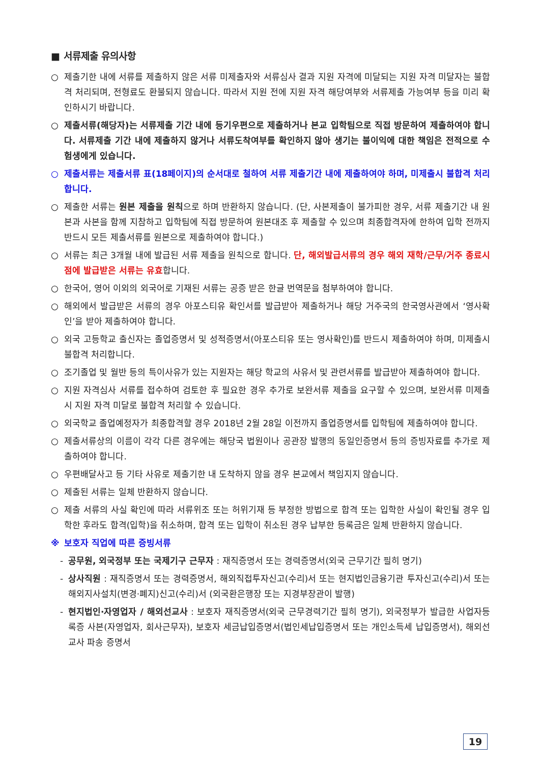■ 서류제출 유의사항
○ 제출기한 내에 서류를 제출하지 않은 서류 미제출자와 서류심사 결과 지원 자격에 미달되는 지원 자격 미달자는 불합격 처리되며, 전형료도 환불되지 않습니다. 따라서 지원 전에 지원 자격 해당여부와 서류제출 가능여부 등을 미리 확인하시기 바랍니다.
○ 제출서류(해당자)는 서류제출 기간 내에 등기우편으로 제출하거나 본교 입학팀으로 직접 방문하여 제출하여야 합니다. 서류제출 기간 내에 제출하지 않거나 서류도착여부를 확인하지 않아 생기는 불이익에 대한 책임은 전적으로 수험생에게 있습니다.
○ 제출서류는 제출서류 표(18페이지)의 순서대로 철하여 서류 제출기간 내에 제출하여야 하며, 미제출시 불합격 처리합니다.
○ 제출한 서류는 원본 제출을 원칙으로 하며 반환하지 않습니다. (단, 사본제출이 불가피한 경우, 서류 제출기간 내 원본과 사본을 함께 지참하고 입학팀에 직접 방문하여 원본대조 후 제출할 수 있으며 최종합격자에 한하여 입학 전까지 반드시 모든 제출서류를 원본으로 제출하여야 합니다.)
○ 서류는 최근 3개월 내에 발급된 서류 제출을 원칙으로 합니다. 단, 해외발급서류의 경우 해외 재학/근무/거주 종료시점에 발급받은 서류는 유효합니다.
○ 한국어, 영어 이외의 외국어로 기재된 서류는 공증 받은 한글 번역문을 첨부하여야 합니다.
○ 해외에서 발급받은 서류의 경우 아포스티유 확인서를 발급받아 제출하거나 해당 거주국의 한국영사관에서 ‘영사확인’을 받아 제출하여야 합니다.
○ 외국 고등학교 출신자는 졸업증명서 및 성적증명서(아포스티유 또는 영사확인)를 반드시 제출하여야 하며, 미제출시 불합격 처리합니다.
○ 조기졸업 및 월반 등의 특이사유가 있는 지원자는 해당 학교의 사유서 및 관련서류를 발급받아 제출하여야 합니다.
○ 지원 자격심사 서류를 접수하여 검토한 후 필요한 경우 추가로 보완서류 제출을 요구할 수 있으며, 보완서류 미제출시 지원 자격 미달로 불합격 처리할 수 있습니다.
○ 외국학교 졸업예정자가 최종합격할 경우 2018년 2월 28일 이전까지 졸업증명서를 입학팀에 제출하여야 합니다.
○ 제출서류상의 이름이 각각 다른 경우에는 해당국 법원이나 공관장 발행의 동일인증명서 등의 증빙자료를 추가로 제출하여야 합니다.
○ 우편배달사고 등 기타 사유로 제출기한 내 도착하지 않을 경우 본교에서 책임지지 않습니다.
○ 제출된 서류는 일체 반환하지 않습니다.
○ 제출 서류의 사실 확인에 따라 서류위조 또는 허위기재 등 부정한 방법으로 합격 또는 입학한 사실이 확인될 경우 입학한 후라도 합격(입학)을 취소하며, 합격 또는 입학이 취소된 경우 납부한 등록금은 일체 반환하지 않습니다.
※ 보호자 직업에 따른 증빙서류
- 공무원, 외국정부 또는 국제기구 근무자 : 재직증명서 또는 경력증명서(외국 근무기간 필히 명기)
- 상사직원 : 재직증명서 또는 경력증명서, 해외직접투자신고(수리)서 또는 현지법인금융기관 투자신고(수리)서 또는 해외지사설치(변경·폐지)신고(수리)서 (외국환은행장 또는 지경부장관이 발행)
- 현지법인·자영업자 / 해외선교사 : 보호자 재직증명서(외국 근무경력기간 필히 명기), 외국정부가 발급한 사업자등록증 사본(자영업자, 회사근무자), 보호자 세금납입증명서(법인세납입증명서 또는 개인소득세 납입증명서), 해외선교사 파송 증명서
19